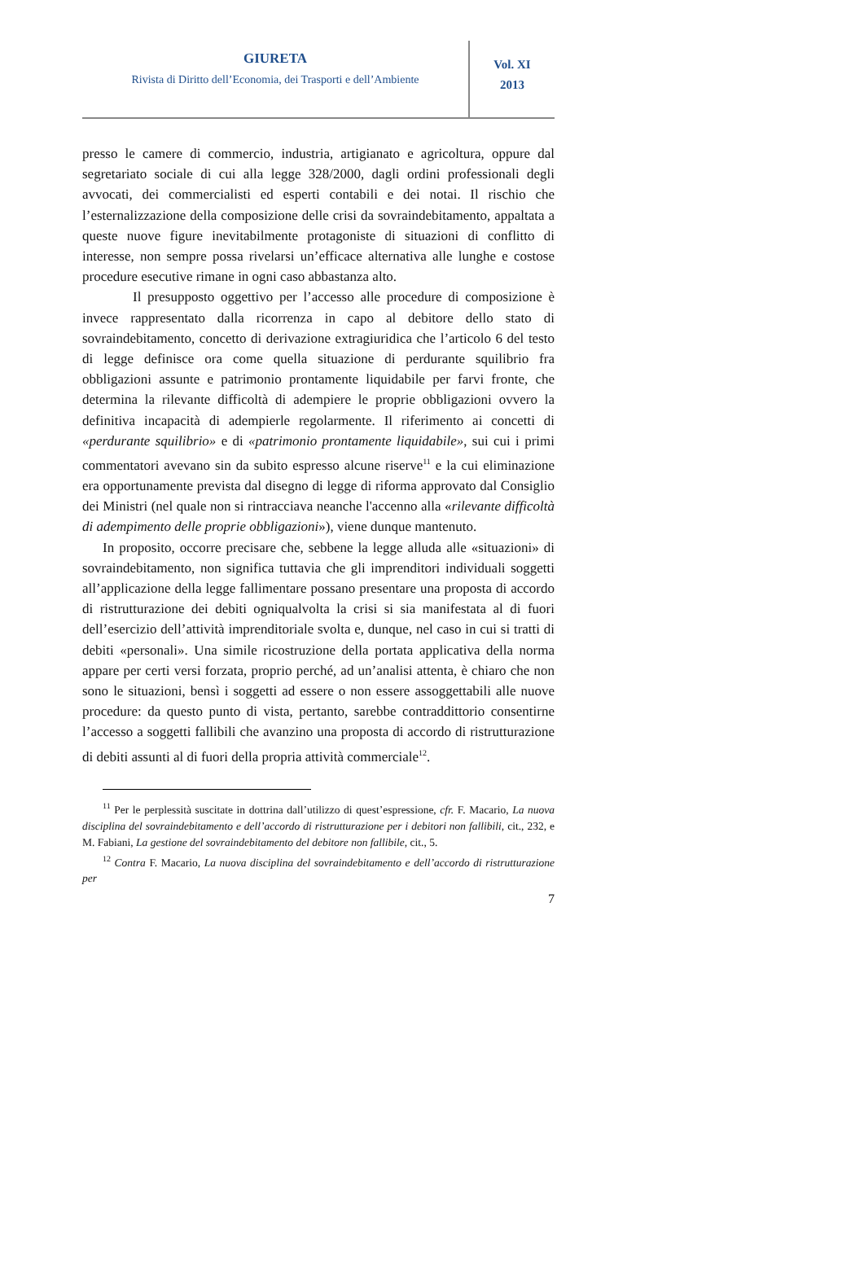GIURETA
Rivista di Diritto dell’Economia, dei Trasporti e dell’Ambiente
Vol. XI
2013
presso le camere di commercio, industria, artigianato e agricoltura, oppure dal segretariato sociale di cui alla legge 328/2000, dagli ordini professionali degli avvocati, dei commercialisti ed esperti contabili e dei notai. Il rischio che l’esternalizzazione della composizione delle crisi da sovraindebitamento, appaltata a queste nuove figure inevitabilmente protagoniste di situazioni di conflitto di interesse, non sempre possa rivelarsi un’efficace alternativa alle lunghe e costose procedure esecutive rimane in ogni caso abbastanza alto.
Il presupposto oggettivo per l’accesso alle procedure di composizione è invece rappresentato dalla ricorrenza in capo al debitore dello stato di sovraindebitamento, concetto di derivazione extragiuridica che l’articolo 6 del testo di legge definisce ora come quella situazione di perdurante squilibrio fra obbligazioni assunte e patrimonio prontamente liquidabile per farvi fronte, che determina la rilevante difficoltà di adempiere le proprie obbligazioni ovvero la definitiva incapacità di adempierle regolarmente. Il riferimento ai concetti di «perdurante squilibrio» e di «patrimonio prontamente liquidabile», sui cui i primi commentatori avevano sin da subito espresso alcune riserve<sup>11</sup> e la cui eliminazione era opportunamente prevista dal disegno di legge di riforma approvato dal Consiglio dei Ministri (nel quale non si rintracciava neanche l'accenno alla «rilevante difficoltà di adempimento delle proprie obbligazioni»), viene dunque mantenuto.
In proposito, occorre precisare che, sebbene la legge alluda alle «situazioni» di sovraindebitamento, non significa tuttavia che gli imprenditori individuali soggetti all’applicazione della legge fallimentare possano presentare una proposta di accordo di ristrutturazione dei debiti ogniqualvolta la crisi si sia manifestata al di fuori dell’esercizio dell’attività imprenditoriale svolta e, dunque, nel caso in cui si tratti di debiti «personali». Una simile ricostruzione della portata applicativa della norma appare per certi versi forzata, proprio perché, ad un’analisi attenta, è chiaro che non sono le situazioni, bensì i soggetti ad essere o non essere assoggettabili alle nuove procedure: da questo punto di vista, pertanto, sarebbe contraddittorio consentirne l’accesso a soggetti fallibili che avanzino una proposta di accordo di ristrutturazione di debiti assunti al di fuori della propria attività commerciale<sup>12</sup>.
<sup>11</sup> Per le perplessità suscitate in dottrina dall’utilizzo di quest’espressione, cfr. F. Macario, La nuova disciplina del sovraindebitamento e dell’accordo di ristrutturazione per i debitori non fallibili, cit., 232, e M. Fabiani, La gestione del sovraindebitamento del debitore non fallibile, cit., 5.
<sup>12</sup> Contra F. Macario, La nuova disciplina del sovraindebitamento e dell’accordo di ristrutturazione per
7